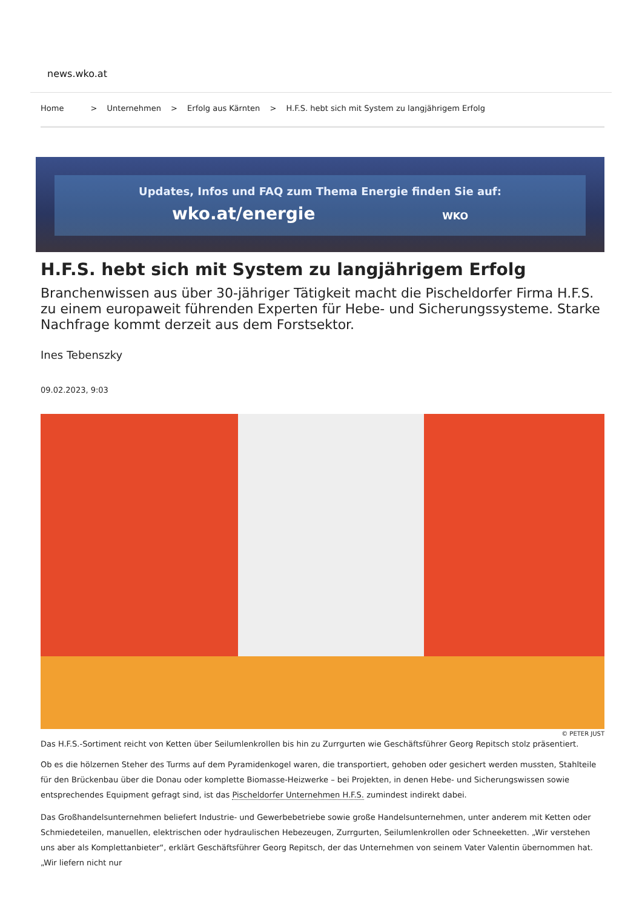news.wko.at
Home > Unternehmen > Erfolg aus Kärnten > H.F.S. hebt sich mit System zu langjährigem Erfolg
Updates, Infos und FAQ zum Thema Energie finden Sie auf:
wko.at/energie WKO
H.F.S. hebt sich mit System zu langjährigem Erfolg
Branchenwissen aus über 30-jähriger Tätigkeit macht die Pischeldorfer Firma H.F.S. zu einem europaweit führenden Experten für Hebe- und Sicherungssysteme. Starke Nachfrage kommt derzeit aus dem Forstsektor.
Ines Tebenszky
09.02.2023, 9:03
© PETER JUST
Das H.F.S.-Sortiment reicht von Ketten über Seilumlenkrollen bis hin zu Zurrgurten wie Geschäftsführer Georg Repitsch stolz präsentiert.
Ob es die hölzernen Steher des Turms auf dem Pyramidenkogel waren, die transportiert, gehoben oder gesichert werden mussten, Stahlteile für den Brückenbau über die Donau oder komplette Biomasse-Heizwerke – bei Projekten, in denen Hebe- und Sicherungswissen sowie entsprechendes Equipment gefragt sind, ist das Pischeldorfer Unternehmen H.F.S. zumindest indirekt dabei.
Das Großhandelsunternehmen beliefert Industrie- und Gewerbebetriebe sowie große Handelsunternehmen, unter anderem mit Ketten oder Schmiedeteilen, manuellen, elektrischen oder hydraulischen Hebezeugen, Zurrgurten, Seilumlenkrollen oder Schneeketten. „Wir verstehen uns aber als Komplettanbieter“, erklärt Geschäftsführer Georg Repitsch, der das Unternehmen von seinem Vater Valentin übernommen hat. „Wir liefern nicht nur